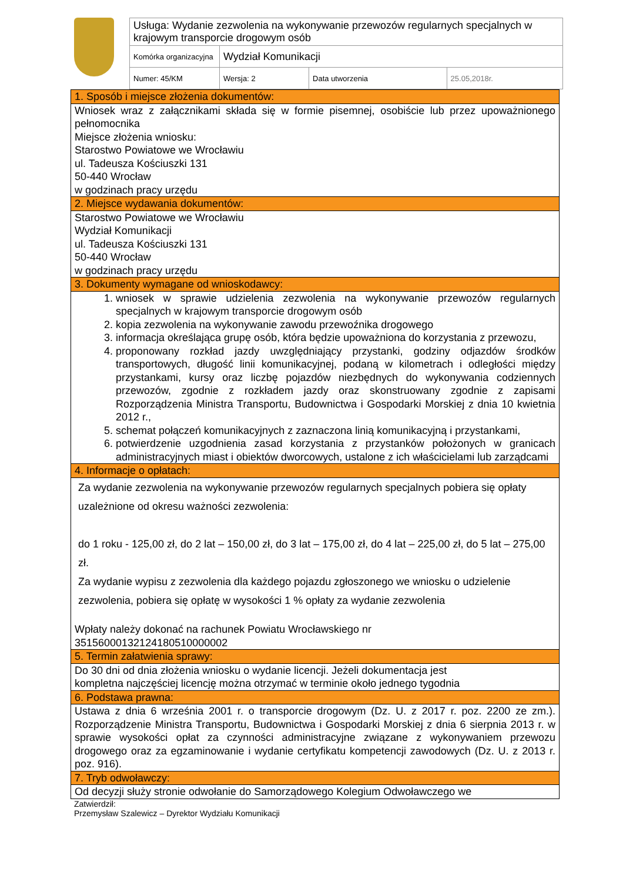| Usługa: Wydanie zezwolenia na wykonywanie przewozów regularnych specjalnych w krajowym transporcie drogowym osób | | | |
| Komórka organizacyjna | Wydział Komunikacji | | |
| Numer: 45/KM | Wersja: 2 | Data utworzenia | 25.05,2018r. |
| 1. Sposób i miejsce złożenia dokumentów: |
| Wniosek wraz z załącznikami składa się w formie pisemnej, osobiście lub przez upoważnionego pełnomocnika Miejsce złożenia wniosku: Starostwo Powiatowe we Wrocławiu ul. Tadeusza Kościuszki 131 50-440 Wrocław w godzinach pracy urzędu |
| 2. Miejsce wydawania dokumentów: |
| Starostwo Powiatowe we Wrocławiu Wydział Komunikacji ul. Tadeusza Kościuszki 131 50-440 Wrocław w godzinach pracy urzędu |
| 3. Dokumenty wymagane od wnioskodawcy: |
| 1. wniosek w sprawie udzielenia zezwolenia na wykonywanie przewozów regularnych specjalnych w krajowym transporcie drogowym osób 2. kopia zezwolenia na wykonywanie zawodu przewoźnika drogowego 3. informacja określająca grupę osób, która będzie upoważniona do korzystania z przewozu, 4. proponowany rozkład jazdy uwzględniający przystanki, godziny odjazdów środków transportowych, długość linii komunikacyjnej, podaną w kilometrach i odległości między przystankami, kursy oraz liczbę pojazdów niezbędnych do wykonywania codziennych przewozów, zgodnie z rozkładem jazdy oraz skonstruowany zgodnie z zapisami Rozporządzenia Ministra Transportu, Budownictwa i Gospodarki Morskiej z dnia 10 kwietnia 2012 r., 5. schemat połączeń komunikacyjnych z zaznaczona linią komunikacyjną i przystankami, 6. potwierdzenie uzgodnienia zasad korzystania z przystanków położonych w granicach administracyjnych miast i obiektów dworcowych, ustalone z ich właścicielami lub zarządcami |
| 4. Informacje o opłatach: |
| Za wydanie zezwolenia na wykonywanie przewozów regularnych specjalnych pobiera się opłaty uzależnione od okresu ważności zezwolenia: do 1 roku - 125,00 zł, do 2 lat – 150,00 zł, do 3 lat – 175,00 zł, do 4 lat – 225,00 zł, do 5 lat – 275,00 zł. Za wydanie wypisu z zezwolenia dla każdego pojazdu zgłoszonego we wniosku o udzielenie zezwolenia, pobiera się opłatę w wysokości 1 % opłaty za wydanie zezwolenia Wpłaty należy dokonać na rachunek Powiatu Wrocławskiego nr 35156000132124180510000002 |
| 5. Termin załatwienia sprawy: |
| Do 30 dni od dnia złożenia wniosku o wydanie licencji. Jeżeli dokumentacja jest kompletna najczęściej licencję można otrzymać w terminie około jednego tygodnia |
| 6. Podstawa prawna: |
| Ustawa z dnia 6 września 2001 r. o transporcie drogowym (Dz. U. z 2017 r. poz. 2200 ze zm.). Rozporządzenie Ministra Transportu, Budownictwa i Gospodarki Morskiej z dnia 6 sierpnia 2013 r. w sprawie wysokości opłat za czynności administracyjne związane z wykonywaniem przewozu drogowego oraz za egzaminowanie i wydanie certyfikatu kompetencji zawodowych (Dz. U. z 2013 r. poz. 916). |
| 7. Tryb odwoławczy: |
| Od decyzji służy stronie odwołanie do Samorządowego Kolegium Odwoławczego we |
Zatwierdził:
Przemysław Szalewicz – Dyrektor Wydziału Komunikacji